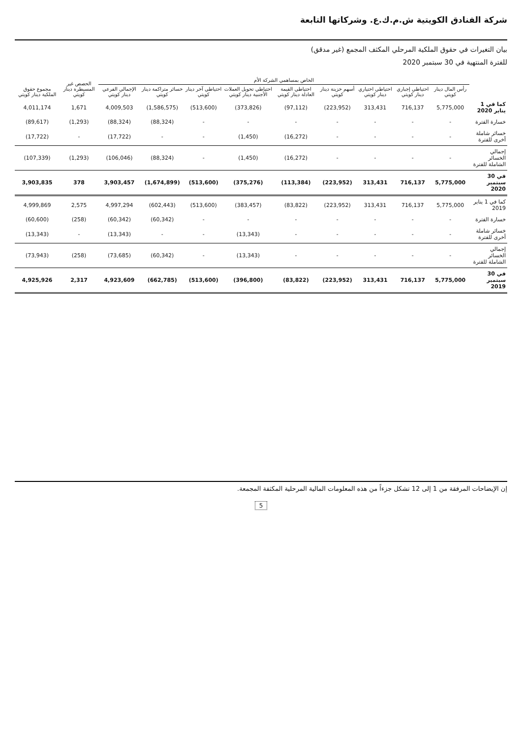شركة الفنادق الكويتية ش.م.ك.ع. وشركاتها التابعة
بيان التغيرات في حقوق الملكية المرحلي المكثف المجمع (غير مدقق)
للفترة المنتهية في 30 سبتمبر 2020
| | الخاص بمساهمي الشركة الأم | | | | | | | | | الحصص غير المسيطرة دينار كويتي | مجموع حقوق الملكية دينار كويتي |
| --- | --- | --- | --- | --- | --- | --- | --- | --- | --- | --- | --- |
| | رأس المال دينار كويتي | احتياطي إجباري دينار كويتي | احتياطي اختياري دينار كويتي | أسهم خزينة دينار كويتي | احتياطي القيمة العادلة دينار كويتي | احتياطي تحويل العملات الأجنبية دينار كويتي | احتياطي آخر دينار كويتي | خسائر متراكمة دينار كويتي | الإجمالي الفرعي دينار كويتي | | |
| كما في 1 يناير 2020 | 5,775,000 | 716,137 | 313,431 | (223,952) | (97,112) | (373,826) | (513,600) | (1,586,575) | 4,009,503 | 1,671 | 4,011,174 |
| خسارة الفترة | - | - | - | - | - | - | - | (88,324) | (88,324) | (1,293) | (89,617) |
| خسائر شاملة أخرى للفترة | - | - | - | - | (16,272) | (1,450) | - | - | (17,722) | - | (17,722) |
| إجمالي الخسائر الشاملة للفترة | - | - | - | - | (16,272) | (1,450) | - | (88,324) | (106,046) | (1,293) | (107,339) |
| في 30 سبتمبر 2020 | 5,775,000 | 716,137 | 313,431 | (223,952) | (113,384) | (375,276) | (513,600) | (1,674,899) | 3,903,457 | 378 | 3,903,835 |
| كما في 1 يناير 2019 | 5,775,000 | 716,137 | 313,431 | (223,952) | (83,822) | (383,457) | (513,600) | (602,443) | 4,997,294 | 2,575 | 4,999,869 |
| خسارة الفترة | - | - | - | - | - | - | - | (60,342) | (60,342) | (258) | (60,600) |
| خسائر شاملة أخرى للفترة | - | - | - | - | - | (13,343) | - | - | (13,343) | - | (13,343) |
| إجمالي الخسائر الشاملة للفترة | - | - | - | - | - | (13,343) | - | (60,342) | (73,685) | (258) | (73,943) |
| في 30 سبتمبر 2019 | 5,775,000 | 716,137 | 313,431 | (223,952) | (83,822) | (396,800) | (513,600) | (662,785) | 4,923,609 | 2,317 | 4,925,926 |
إن الإيضاحات المرفقة من 1 إلى 12 تشكل جزءاً من هذه المعلومات المالية المرحلية المكثفة المجمعة.
5